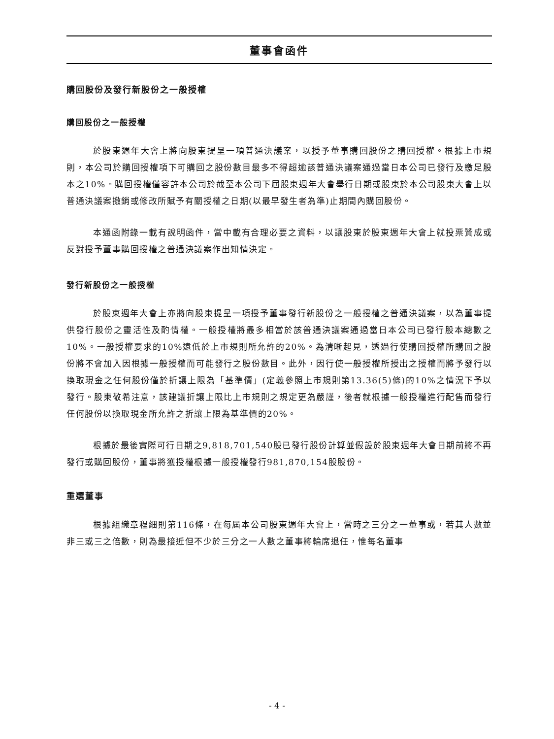董事會函件
購回股份及發行新股份之一般授權
購回股份之一般授權
於股東週年大會上將向股東提呈一項普通決議案，以授予董事購回股份之購回授權。根據上市規則，本公司於購回授權項下可購回之股份數目最多不得超逾該普通決議案通過當日本公司已發行及繳足股本之10%。購回授權僅容許本公司於截至本公司下屆股東週年大會舉行日期或股東於本公司股東大會上以普通決議案撤銷或修改所賦予有關授權之日期(以最早發生者為準)止期間內購回股份。
本通函附錄一載有說明函件，當中載有合理必要之資料，以讓股東於股東週年大會上就投票贊成或反對授予董事購回授權之普通決議案作出知情決定。
發行新股份之一般授權
於股東週年大會上亦將向股東提呈一項授予董事發行新股份之一般授權之普通決議案，以為董事提供發行股份之靈活性及酌情權。一般授權將最多相當於該普通決議案通過當日本公司已發行股本總數之10%。一般授權要求的10%遠低於上市規則所允許的20%。為清晰起見，透過行使購回授權所購回之股份將不會加入因根據一般授權而可能發行之股份數目。此外，因行使一般授權所授出之授權而將予發行以換取現金之任何股份僅於折讓上限為「基準價」(定義參照上市規則第13.36(5)條)的10%之情況下予以發行。股東敬希注意，該建議折讓上限比上市規則之規定更為嚴謹，後者就根據一般授權進行配售而發行任何股份以換取現金所允許之折讓上限為基準價的20%。
根據於最後實際可行日期之9,818,701,540股已發行股份計算並假設於股東週年大會日期前將不再發行或購回股份，董事將獲授權根據一般授權發行981,870,154股股份。
重選董事
根據組織章程細則第116條，在每屆本公司股東週年大會上，當時之三分之一董事或，若其人數並非三或三之倍數，則為最接近但不少於三分之一人數之董事將輪席退任，惟每名董事
- 4 -